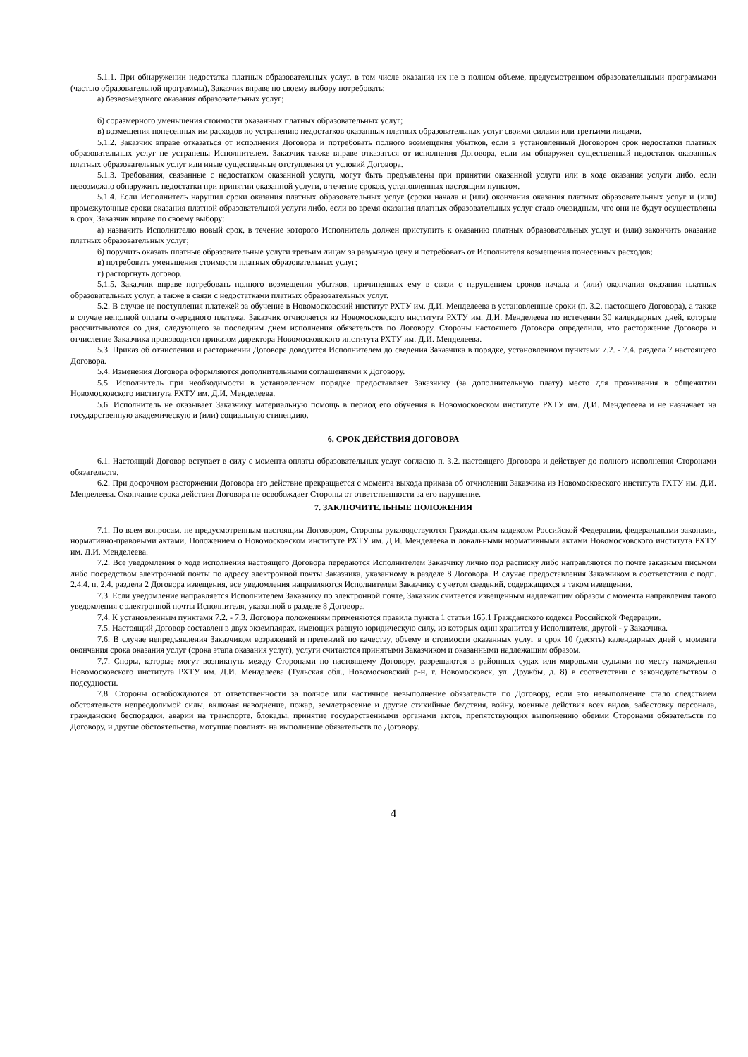5.1.1. При обнаружении недостатка платных образовательных услуг, в том числе оказания их не в полном объеме, предусмотренном образовательными программами (частью образовательной программы), Заказчик вправе по своему выбору потребовать:
а) безвозмездного оказания образовательных услуг;
б) соразмерного уменьшения стоимости оказанных платных образовательных услуг;
в) возмещения понесенных им расходов по устранению недостатков оказанных платных образовательных услуг своими силами или третьими лицами.
5.1.2. Заказчик вправе отказаться от исполнения Договора и потребовать полного возмещения убытков, если в установленный Договором срок недостатки платных образовательных услуг не устранены Исполнителем. Заказчик также вправе отказаться от исполнения Договора, если им обнаружен существенный недостаток оказанных платных образовательных услуг или иные существенные отступления от условий Договора.
5.1.3. Требования, связанные с недостатком оказанной услуги, могут быть предъявлены при принятии оказанной услуги или в ходе оказания услуги либо, если невозможно обнаружить недостатки при принятии оказанной услуги, в течение сроков, установленных настоящим пунктом.
5.1.4. Если Исполнитель нарушил сроки оказания платных образовательных услуг (сроки начала и (или) окончания оказания платных образовательных услуг и (или) промежуточные сроки оказания платной образовательной услуги либо, если во время оказания платных образовательных услуг стало очевидным, что они не будут осуществлены в срок, Заказчик вправе по своему выбору:
а) назначить Исполнителю новый срок, в течение которого Исполнитель должен приступить к оказанию платных образовательных услуг и (или) закончить оказание платных образовательных услуг;
б) поручить оказать платные образовательные услуги третьим лицам за разумную цену и потребовать от Исполнителя возмещения понесенных расходов;
в) потребовать уменьшения стоимости платных образовательных услуг;
г) расторгнуть договор.
5.1.5. Заказчик вправе потребовать полного возмещения убытков, причиненных ему в связи с нарушением сроков начала и (или) окончания оказания платных образовательных услуг, а также в связи с недостатками платных образовательных услуг.
5.2. В случае не поступления платежей за обучение в Новомосковский институт РХТУ им. Д.И. Менделеева в установленные сроки (п. 3.2. настоящего Договора), а также в случае неполной оплаты очередного платежа, Заказчик отчисляется из Новомосковского института РХТУ им. Д.И. Менделеева по истечении 30 календарных дней, которые рассчитываются со дня, следующего за последним днем исполнения обязательств по Договору. Стороны настоящего Договора определили, что расторжение Договора и отчисление Заказчика производится приказом директора Новомосковского института РХТУ им. Д.И. Менделеева.
5.3. Приказ об отчислении и расторжении Договора доводится Исполнителем до сведения Заказчика в порядке, установленном пунктами 7.2. - 7.4. раздела 7 настоящего Договора.
5.4. Изменения Договора оформляются дополнительными соглашениями к Договору.
5.5. Исполнитель при необходимости в установленном порядке предоставляет Заказчику (за дополнительную плату) место для проживания в общежитии Новомосковского института РХТУ им. Д.И. Менделеева.
5.6. Исполнитель не оказывает Заказчику материальную помощь в период его обучения в Новомосковском институте РХТУ им. Д.И. Менделеева и не назначает на государственную академическую и (или) социальную стипендию.
6. СРОК ДЕЙСТВИЯ ДОГОВОРА
6.1. Настоящий Договор вступает в силу с момента оплаты образовательных услуг согласно п. 3.2. настоящего Договора и действует до полного исполнения Сторонами обязательств.
6.2. При досрочном расторжении Договора его действие прекращается с момента выхода приказа об отчислении Заказчика из Новомосковского института РХТУ им. Д.И. Менделеева. Окончание срока действия Договора не освобождает Стороны от ответственности за его нарушение.
7. ЗАКЛЮЧИТЕЛЬНЫЕ ПОЛОЖЕНИЯ
7.1. По всем вопросам, не предусмотренным настоящим Договором, Стороны руководствуются Гражданским кодексом Российской Федерации, федеральными законами, нормативно-правовыми актами, Положением о Новомосковском институте РХТУ им. Д.И. Менделеева и локальными нормативными актами Новомосковского института РХТУ им. Д.И. Менделеева.
7.2. Все уведомления о ходе исполнения настоящего Договора передаются Исполнителем Заказчику лично под расписку либо направляются по почте заказным письмом либо посредством электронной почты по адресу электронной почты Заказчика, указанному в разделе 8 Договора. В случае предоставления Заказчиком в соответствии с подп. 2.4.4. п. 2.4. раздела 2 Договора извещения, все уведомления направляются Исполнителем Заказчику с учетом сведений, содержащихся в таком извещении.
7.3. Если уведомление направляется Исполнителем Заказчику по электронной почте, Заказчик считается извещенным надлежащим образом с момента направления такого уведомления с электронной почты Исполнителя, указанной в разделе 8 Договора.
7.4. К установленным пунктами 7.2. - 7.3. Договора положениям применяются правила пункта 1 статьи 165.1 Гражданского кодекса Российской Федерации.
7.5. Настоящий Договор составлен в двух экземплярах, имеющих равную юридическую силу, из которых один хранится у Исполнителя, другой - у Заказчика.
7.6. В случае непредъявления Заказчиком возражений и претензий по качеству, объему и стоимости оказанных услуг в срок 10 (десять) календарных дней с момента окончания срока оказания услуг (срока этапа оказания услуг), услуги считаются принятыми Заказчиком и оказанными надлежащим образом.
7.7. Споры, которые могут возникнуть между Сторонами по настоящему Договору, разрешаются в районных судах или мировыми судьями по месту нахождения Новомосковского института РХТУ им. Д.И. Менделеева (Тульская обл., Новомосковский р-н, г. Новомосковск, ул. Дружбы, д. 8) в соответствии с законодательством о подсудности.
7.8. Стороны освобождаются от ответственности за полное или частичное невыполнение обязательств по Договору, если это невыполнение стало следствием обстоятельств непреодолимой силы, включая наводнение, пожар, землетрясение и другие стихийные бедствия, войну, военные действия всех видов, забастовку персонала, гражданские беспорядки, аварии на транспорте, блокады, принятие государственными органами актов, препятствующих выполнению обеими Сторонами обязательств по Договору, и другие обстоятельства, могущие повлиять на выполнение обязательств по Договору.
4